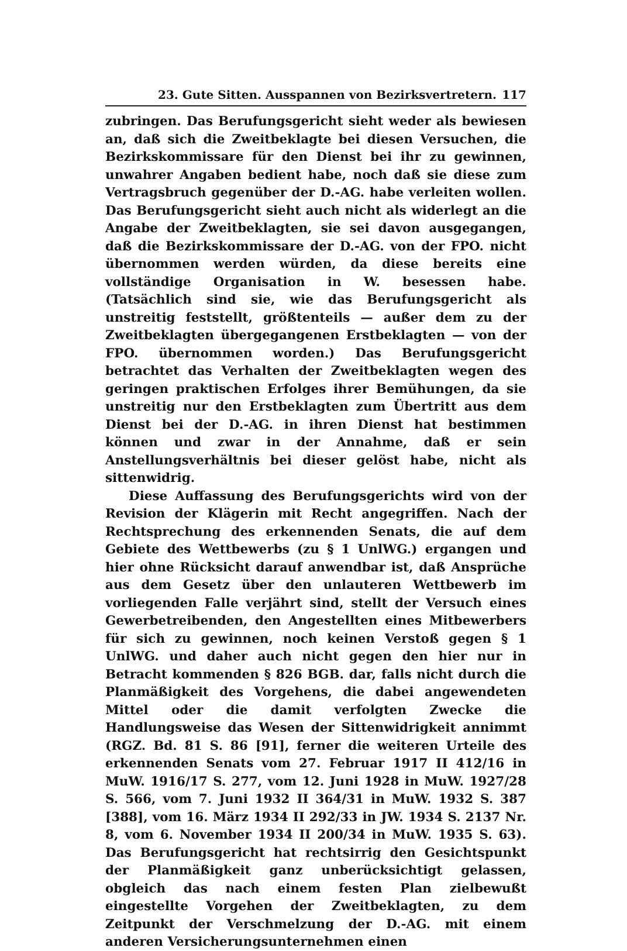23. Gute Sitten. Ausspannen von Bezirksvertretern. 117
zubringen. Das Berufungsgericht sieht weder als bewiesen an, daß sich die Zweitbeklagte bei diesen Versuchen, die Bezirkskommissare für den Dienst bei ihr zu gewinnen, unwahrer Angaben bedient habe, noch daß sie diese zum Vertragsbruch gegenüber der D.-AG. habe verleiten wollen. Das Berufungsgericht sieht auch nicht als widerlegt an die Angabe der Zweitbeklagten, sie sei davon ausgegangen, daß die Bezirkskommissare der D.-AG. von der FPO. nicht übernommen werden würden, da diese bereits eine vollständige Organisation in W. besessen habe. (Tatsächlich sind sie, wie das Berufungsgericht als unstreitig feststellt, größtenteils — außer dem zu der Zweitbeklagten übergegangenen Erstbeklagten — von der FPO. übernommen worden.) Das Berufungsgericht betrachtet das Verhalten der Zweitbeklagten wegen des geringen praktischen Erfolges ihrer Bemühungen, da sie unstreitig nur den Erstbeklagten zum Übertritt aus dem Dienst bei der D.-AG. in ihren Dienst hat bestimmen können und zwar in der Annahme, daß er sein Anstellungsverhältnis bei dieser gelöst habe, nicht als sittenwidrig.
Diese Auffassung des Berufungsgerichts wird von der Revision der Klägerin mit Recht angegriffen. Nach der Rechtsprechung des erkennenden Senats, die auf dem Gebiete des Wettbewerbs (zu § 1 UnlWG.) ergangen und hier ohne Rücksicht darauf anwendbar ist, daß Ansprüche aus dem Gesetz über den unlauteren Wettbewerb im vorliegenden Falle verjährt sind, stellt der Versuch eines Gewerbetreibenden, den Angestellten eines Mitbewerbers für sich zu gewinnen, noch keinen Verstoß gegen § 1 UnlWG. und daher auch nicht gegen den hier nur in Betracht kommenden § 826 BGB. dar, falls nicht durch die Planmäßigkeit des Vorgehens, die dabei angewendeten Mittel oder die damit verfolgten Zwecke die Handlungsweise das Wesen der Sittenwidrigkeit annimmt (RGZ. Bd. 81 S. 86 [91], ferner die weiteren Urteile des erkennenden Senats vom 27. Februar 1917 II 412/16 in MuW. 1916/17 S. 277, vom 12. Juni 1928 in MuW. 1927/28 S. 566, vom 7. Juni 1932 II 364/31 in MuW. 1932 S. 387 [388], vom 16. März 1934 II 292/33 in JW. 1934 S. 2137 Nr. 8, vom 6. November 1934 II 200/34 in MuW. 1935 S. 63). Das Berufungsgericht hat rechtsirrig den Gesichtspunkt der Planmäßigkeit ganz unberücksichtigt gelassen, obgleich das nach einem festen Plan zielbewußt eingestellte Vorgehen der Zweitbeklagten, zu dem Zeitpunkt der Verschmelzung der D.-AG. mit einem anderen Versicherungsunternehmen einen